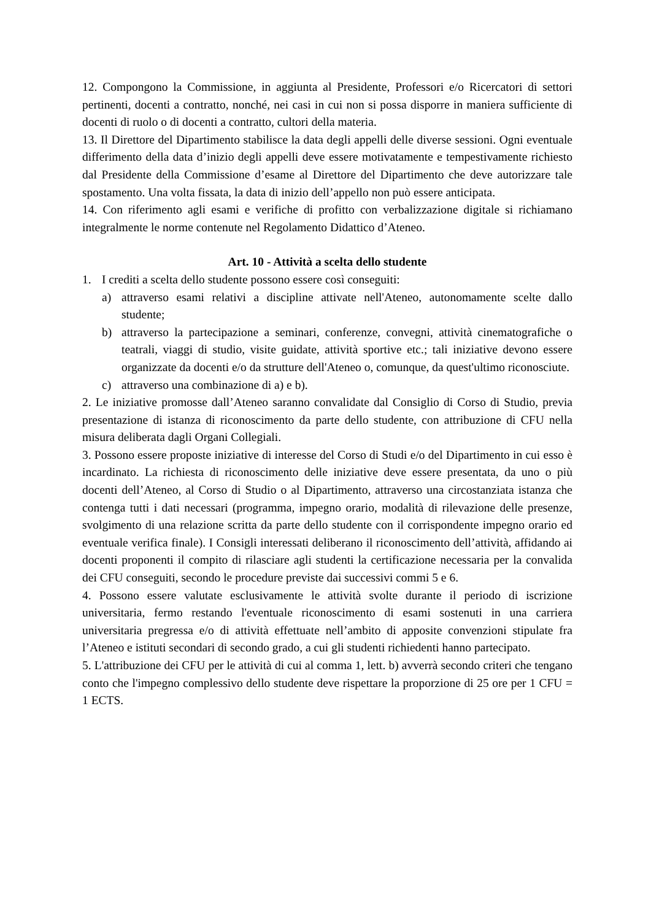12. Compongono la Commissione, in aggiunta al Presidente, Professori e/o Ricercatori di settori pertinenti, docenti a contratto, nonché, nei casi in cui non si possa disporre in maniera sufficiente di docenti di ruolo o di docenti a contratto, cultori della materia.
13. Il Direttore del Dipartimento stabilisce la data degli appelli delle diverse sessioni. Ogni eventuale differimento della data d’inizio degli appelli deve essere motivatamente e tempestivamente richiesto dal Presidente della Commissione d’esame al Direttore del Dipartimento che deve autorizzare tale spostamento. Una volta fissata, la data di inizio dell’appello non può essere anticipata.
14. Con riferimento agli esami e verifiche di profitto con verbalizzazione digitale si richiamano integralmente le norme contenute nel Regolamento Didattico d’Ateneo.
Art. 10 - Attività a scelta dello studente
1. I crediti a scelta dello studente possono essere così conseguiti:
a) attraverso esami relativi a discipline attivate nell'Ateneo, autonomamente scelte dallo studente;
b) attraverso la partecipazione a seminari, conferenze, convegni, attività cinematografiche o teatrali, viaggi di studio, visite guidate, attività sportive etc.; tali iniziative devono essere organizzate da docenti e/o da strutture dell'Ateneo o, comunque, da quest'ultimo riconosciute.
c) attraverso una combinazione di a) e b).
2. Le iniziative promosse dall’Ateneo saranno convalidate dal Consiglio di Corso di Studio, previa presentazione di istanza di riconoscimento da parte dello studente, con attribuzione di CFU nella misura deliberata dagli Organi Collegiali.
3. Possono essere proposte iniziative di interesse del Corso di Studi e/o del Dipartimento in cui esso è incardinato. La richiesta di riconoscimento delle iniziative deve essere presentata, da uno o più docenti dell’Ateneo, al Corso di Studio o al Dipartimento, attraverso una circostanziata istanza che contenga tutti i dati necessari (programma, impegno orario, modalità di rilevazione delle presenze, svolgimento di una relazione scritta da parte dello studente con il corrispondente impegno orario ed eventuale verifica finale). I Consigli interessati deliberano il riconoscimento dell’attività, affidando ai docenti proponenti il compito di rilasciare agli studenti la certificazione necessaria per la convalida dei CFU conseguiti, secondo le procedure previste dai successivi commi 5 e 6.
4. Possono essere valutate esclusivamente le attività svolte durante il periodo di iscrizione universitaria, fermo restando l'eventuale riconoscimento di esami sostenuti in una carriera universitaria pregressa e/o di attività effettuate nell’ambito di apposite convenzioni stipulate fra l’Ateneo e istituti secondari di secondo grado, a cui gli studenti richiedenti hanno partecipato.
5. L'attribuzione dei CFU per le attività di cui al comma 1, lett. b) avverrà secondo criteri che tengano conto che l'impegno complessivo dello studente deve rispettare la proporzione di 25 ore per 1 CFU = 1 ECTS.